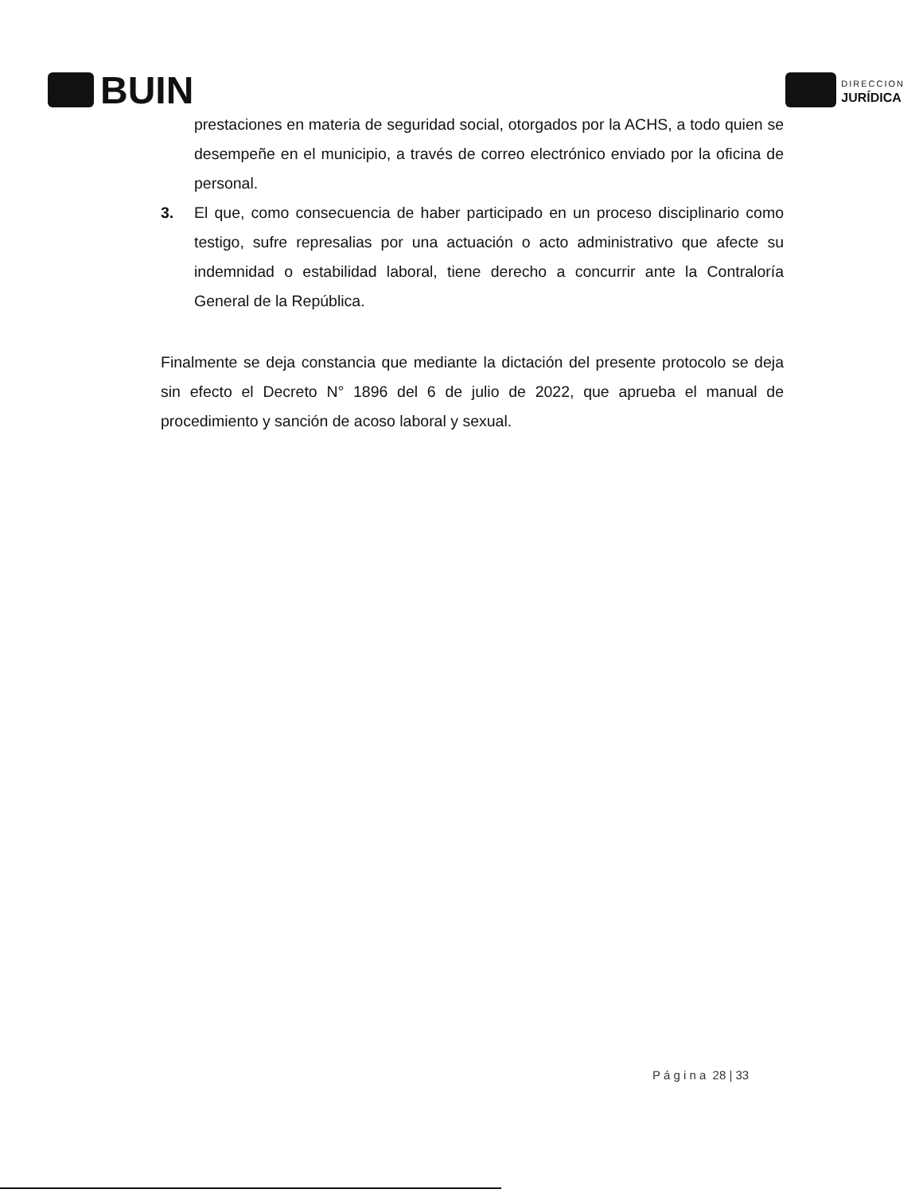BUIN
DIRECCION
JURÍDICA
prestaciones en materia de seguridad social, otorgados por la ACHS, a todo quien se desempeñe en el municipio, a través de correo electrónico enviado por la oficina de personal.
3. El que, como consecuencia de haber participado en un proceso disciplinario como testigo, sufre represalias por una actuación o acto administrativo que afecte su indemnidad o estabilidad laboral, tiene derecho a concurrir ante la Contraloría General de la República.
Finalmente se deja constancia que mediante la dictación del presente protocolo se deja sin efecto el Decreto N° 1896 del 6 de julio de 2022, que aprueba el manual de procedimiento y sanción de acoso laboral y sexual.
P á g i n a 28 | 33